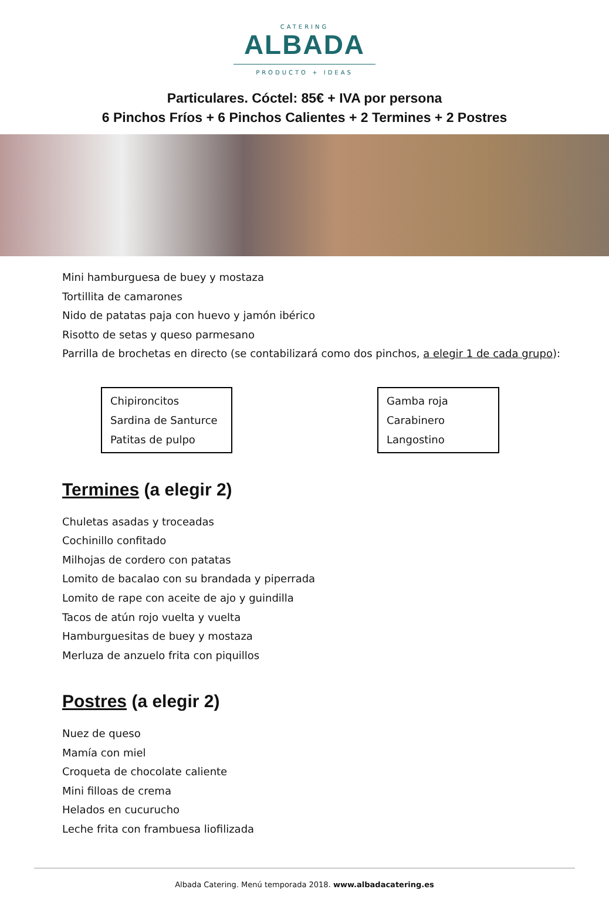CATERING
ALBADA
PRODUCTO + IDEAS
Particulares. Cóctel: 85€ + IVA por persona
6 Pinchos Fríos + 6 Pinchos Calientes + 2 Termines + 2 Postres
Mini hamburguesa de buey y mostaza
Tortillita de camarones
Nido de patatas paja con huevo y jamón ibérico
Risotto de setas y queso parmesano
Parrilla de brochetas en directo (se contabilizará como dos pinchos, a elegir 1 de cada grupo):
Chipironcitos
Sardina de Santurce
Patitas de pulpo
Gamba roja
Carabinero
Langostino
Termines (a elegir 2)
Chuletas asadas y troceadas
Cochinillo confitado
Milhojas de cordero con patatas
Lomito de bacalao con su brandada y piperrada
Lomito de rape con aceite de ajo y guindilla
Tacos de atún rojo vuelta y vuelta
Hamburguesitas de buey y mostaza
Merluza de anzuelo frita con piquillos
Postres (a elegir 2)
Nuez de queso
Mamía con miel
Croqueta de chocolate caliente
Mini filloas de crema
Helados en cucurucho
Leche frita con frambuesa liofilizada
Albada Catering. Menú temporada 2018. www.albadacatering.es